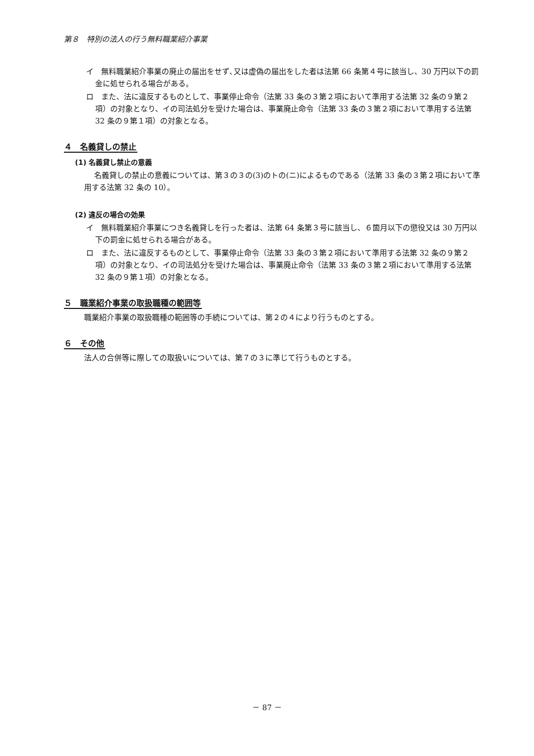第８　特別の法人の行う無料職業紹介事業
イ　無料職業紹介事業の廃止の届出をせず､又は虚偽の届出をした者は法第 66 条第４号に該当し、30 万円以下の罰金に処せられる場合がある。
ロ　また、法に違反するものとして、事業停止命令（法第 33 条の３第２項において準用する法第 32 条の９第２項）の対象となり、イの司法処分を受けた場合は、事業廃止命令（法第 33 条の３第２項において準用する法第 32 条の９第１項）の対象となる。
４　名義貸しの禁止
(1) 名義貸し禁止の意義
名義貸しの禁止の意義については、第３の３の(3)のトの(ニ)によるものである（法第 33 条の３第２項において準用する法第 32 条の 10）。
(2) 違反の場合の効果
イ　無料職業紹介事業につき名義貸しを行った者は、法第 64 条第３号に該当し、６箇月以下の懲役又は 30 万円以下の罰金に処せられる場合がある。
ロ　また、法に違反するものとして、事業停止命令（法第 33 条の３第２項において準用する法第 32 条の９第２項）の対象となり、イの司法処分を受けた場合は、事業廃止命令（法第 33 条の３第２項において準用する法第 32 条の９第１項）の対象となる。
５　職業紹介事業の取扱職種の範囲等
職業紹介事業の取扱職種の範囲等の手続については、第２の４により行うものとする。
６　その他
法人の合併等に際しての取扱いについては、第７の３に準じて行うものとする。
－ 87 －